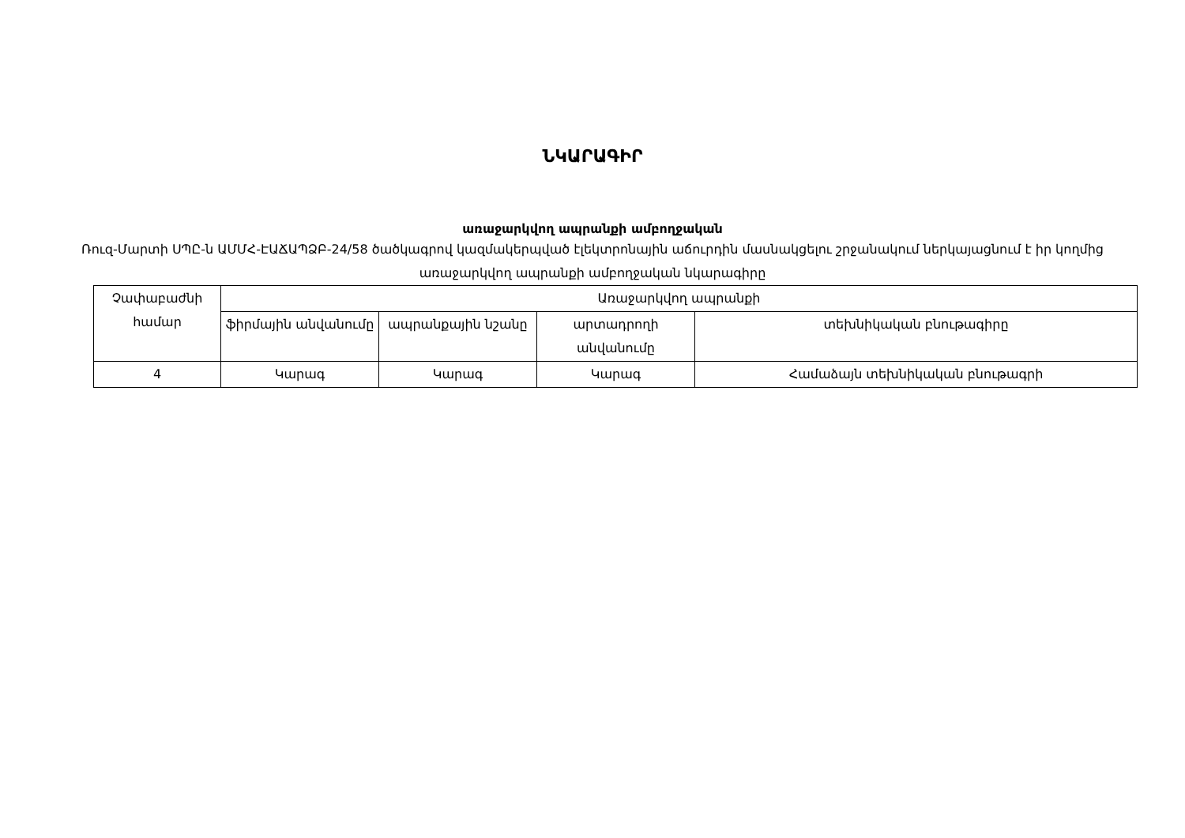ՆԿԱՐԱԳԻՐ
առաջարկվող ապրանքի ամբողջական
Ռուզ-Մարտի ՍՊԸ-ն ԱՄՄՀ-ԷԱՃԱՊՁԲ-24/58 ծածկագրով կազմակերպված էլեկտրոնային աճուրդին մասնակցելու շրջանակում ներկայացնում է իր կողմից առաջարկվող ապրանքի ամբողջական նկարագիրը
| Չափաբաժնի համար | Առաջարկվող ապրանքի | | | |
| --- | --- | --- | --- | --- |
| | ֆիրմային անվանումը | ապրանքային նշանը | արտադրողի անվանումը | տեխնիկական բնութագիրը |
| 4 | Կարագ | Կարագ | Կարագ | Համաձայն տեխնիկական բնութագրի |